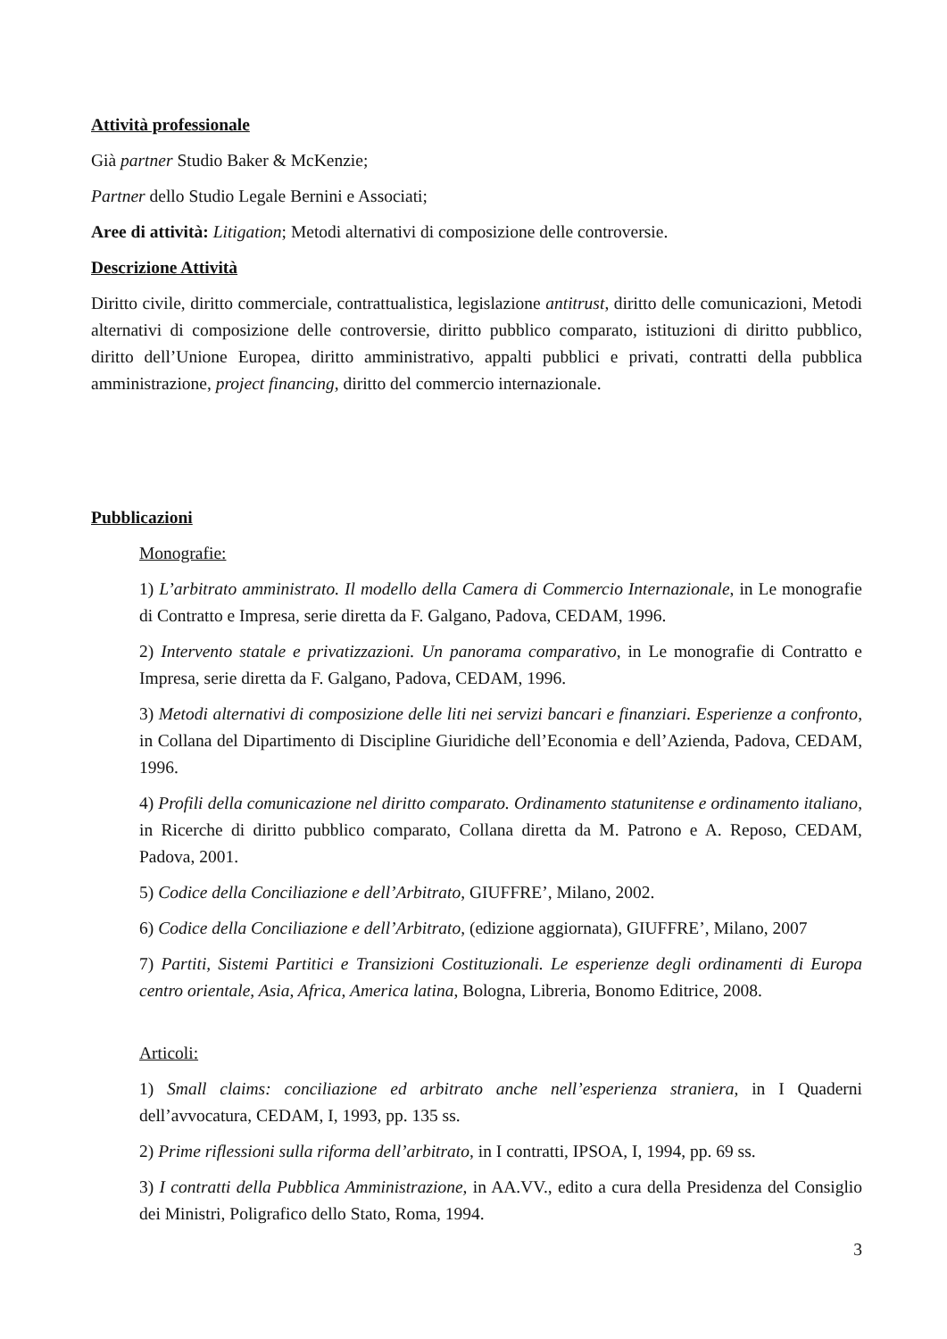Attività professionale
Già partner Studio Baker & McKenzie;
Partner dello Studio Legale Bernini e Associati;
Aree di attività: Litigation; Metodi alternativi di composizione delle controversie.
Descrizione Attività
Diritto civile, diritto commerciale, contrattualistica, legislazione antitrust, diritto delle comunicazioni, Metodi alternativi di composizione delle controversie, diritto pubblico comparato, istituzioni di diritto pubblico, diritto dell’Unione Europea, diritto amministrativo, appalti pubblici e privati, contratti della pubblica amministrazione, project financing, diritto del commercio internazionale.
Pubblicazioni
Monografie:
1) L’arbitrato amministrato. Il modello della Camera di Commercio Internazionale, in Le monografie di Contratto e Impresa, serie diretta da F. Galgano, Padova, CEDAM, 1996.
2) Intervento statale e privatizzazioni. Un panorama comparativo, in Le monografie di Contratto e Impresa, serie diretta da F. Galgano, Padova, CEDAM, 1996.
3) Metodi alternativi di composizione delle liti nei servizi bancari e finanziari. Esperienze a confronto, in Collana del Dipartimento di Discipline Giuridiche dell’Economia e dell’Azienda, Padova, CEDAM, 1996.
4) Profili della comunicazione nel diritto comparato. Ordinamento statunitense e ordinamento italiano, in Ricerche di diritto pubblico comparato, Collana diretta da M. Patrono e A. Reposo, CEDAM, Padova, 2001.
5) Codice della Conciliazione e dell’Arbitrato, GIUFFRE’, Milano, 2002.
6) Codice della Conciliazione e dell’Arbitrato, (edizione aggiornata), GIUFFRE’, Milano, 2007
7) Partiti, Sistemi Partitici e Transizioni Costituzionali. Le esperienze degli ordinamenti di Europa centro orientale, Asia, Africa, America latina, Bologna, Libreria, Bonomo Editrice, 2008.
Articoli:
1) Small claims: conciliazione ed arbitrato anche nell’esperienza straniera, in I Quaderni dell’avvocatura, CEDAM, I, 1993, pp. 135 ss.
2) Prime riflessioni sulla riforma dell’arbitrato, in I contratti, IPSOA, I, 1994, pp. 69 ss.
3) I contratti della Pubblica Amministrazione, in AA.VV., edito a cura della Presidenza del Consiglio dei Ministri, Poligrafico dello Stato, Roma, 1994.
3